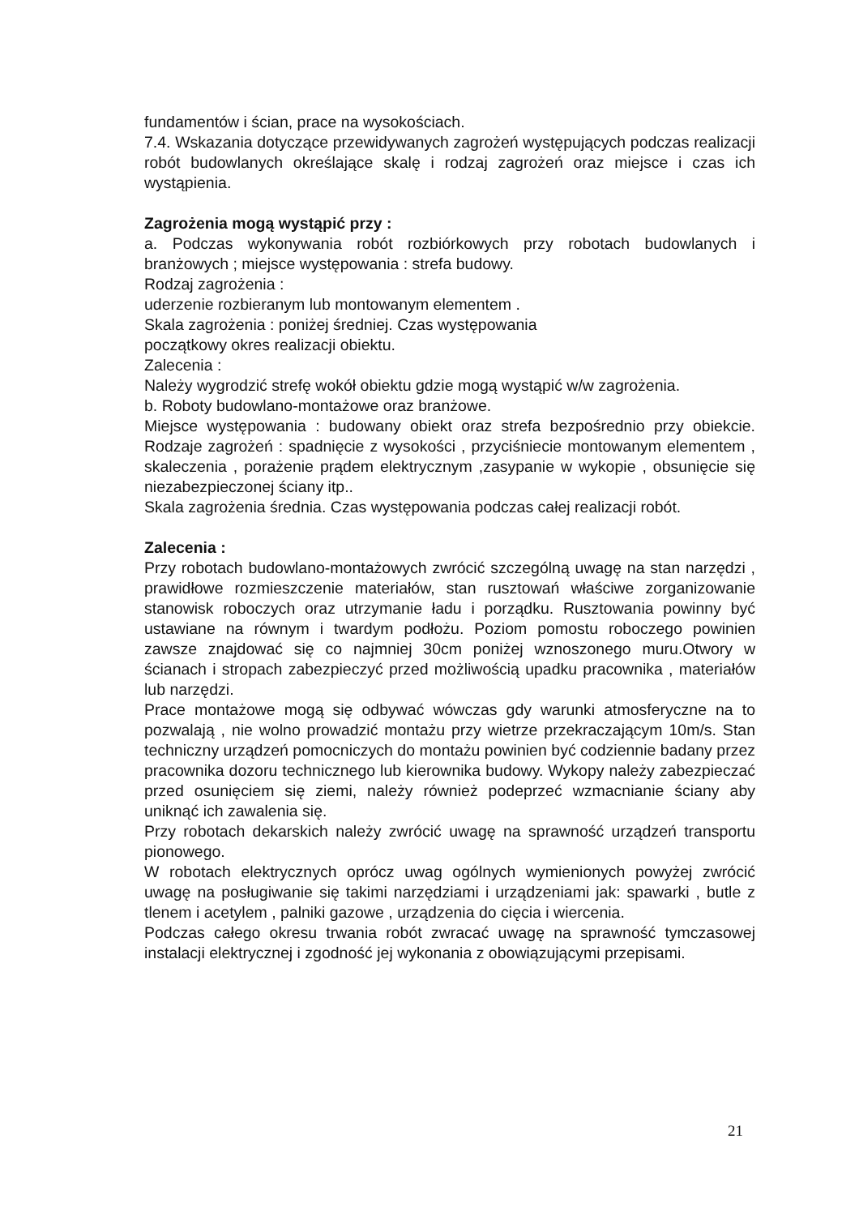fundamentów i ścian, prace na wysokościach.
7.4. Wskazania dotyczące przewidywanych zagrożeń występujących podczas realizacji robót budowlanych określające skalę i rodzaj zagrożeń oraz miejsce i czas ich wystąpienia.
Zagrożenia mogą wystąpić przy :
a. Podczas wykonywania robót rozbiórkowych przy robotach budowlanych i branżowych ; miejsce występowania : strefa budowy.
Rodzaj zagrożenia :
uderzenie rozbieranym lub montowanym elementem .
Skala zagrożenia : poniżej średniej. Czas występowania
początkowy okres realizacji obiektu.
Zalecenia :
Należy wygrodzić strefę wokół obiektu gdzie mogą wystąpić w/w zagrożenia.
b. Roboty budowlano-montażowe oraz branżowe.
Miejsce występowania : budowany obiekt oraz strefa bezpośrednio przy obiekcie. Rodzaje zagrożeń : spadnięcie z wysokości , przyciśniecie montowanym elementem , skaleczenia , porażenie prądem elektrycznym ,zasypanie w wykopie , obsunięcie się niezabezpieczonej ściany itp..
Skala zagrożenia średnia. Czas występowania podczas całej realizacji robót.
Zalecenia :
Przy robotach budowlano-montażowych zwrócić szczególną uwagę na stan narzędzi , prawidłowe rozmieszczenie materiałów, stan rusztowań właściwe zorganizowanie stanowisk roboczych oraz utrzymanie ładu i porządku. Rusztowania powinny być ustawiane na równym i twardym podłożu. Poziom pomostu roboczego powinien zawsze znajdować się co najmniej 30cm poniżej wznoszonego muru.Otwory w ścianach i stropach zabezpieczyć przed możliwością upadku pracownika , materiałów lub narzędzi.
Prace montażowe mogą się odbywać wówczas gdy warunki atmosferyczne na to pozwalają , nie wolno prowadzić montażu przy wietrze przekraczającym 10m/s. Stan techniczny urządzeń pomocniczych do montażu powinien być codziennie badany przez pracownika dozoru technicznego lub kierownika budowy. Wykopy należy zabezpieczać przed osunięciem się ziemi, należy również podeprzeć wzmacnianie ściany aby uniknąć ich zawalenia się.
Przy robotach dekarskich należy zwrócić uwagę na sprawność urządzeń transportu pionowego.
W robotach elektrycznych oprócz uwag ogólnych wymienionych powyżej zwrócić uwagę na posługiwanie się takimi narzędziami i urządzeniami jak: spawarki , butle z tlenem i acetylem , palniki gazowe , urządzenia do cięcia i wiercenia.
Podczas całego okresu trwania robót zwracać uwagę na sprawność tymczasowej instalacji elektrycznej i zgodność jej wykonania z obowiązującymi przepisami.
21